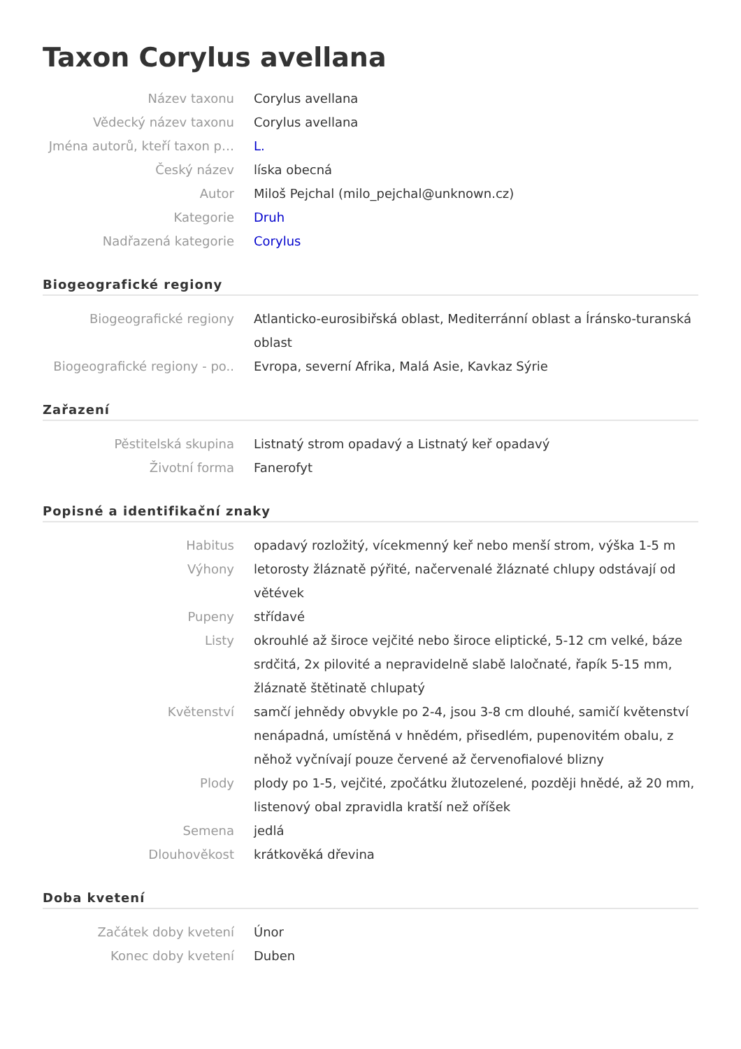Taxon Corylus avellana
Název taxonu Corylus avellana
Vědecký název taxonu Corylus avellana
Jména autorů, kteří taxon p… L.
Český název líska obecná
Autor Miloš Pejchal (milo_pejchal@unknown.cz)
Kategorie Druh
Nadřazená kategorie Corylus
Biogeografické regiony
Biogeografické regiony Atlanticko-eurosibiřská oblast, Mediterránní oblast a Íránsko-turanská oblast
Biogeografické regiony - po.. Evropa, severní Afrika, Malá Asie, Kavkaz Sýrie
Zařazení
Pěstitelská skupina Listnatý strom opadavý a Listnatý keř opadavý
Životní forma Fanerofyt
Popisné a identifikační znaky
Habitus opadavý rozložitý, vícekmenný keř nebo menší strom, výška 1-5 m
Výhony letorosty žláznatě pýřité, načervenalé žláznaté chlupy odstávají od větévek
Pupeny střídavé
Listy okrouhlé až široce vejčité nebo široce eliptické, 5-12 cm velké, báze srdčitá, 2x pilovité a nepravidelně slabě laločnaté, řapík 5-15 mm, žláznatě štětinatě chlupatý
Květenství samčí jehnědy obvykle po 2-4, jsou 3-8 cm dlouhé, samičí květenství nenápadná, umístěná v hnědém, přisedlém, pupenovitém obalu, z něhož vyčnívají pouze červené až červenofialové blizny
Plody plody po 1-5, vejčité, zpočátku žlutozelené, později hnědé, až 20 mm, listenový obal zpravidla kratší než oříšek
Semena jedlá
Dlouhověkost krátkověká dřevina
Doba kvetení
Začátek doby kvetení Únor
Konec doby kvetení Duben